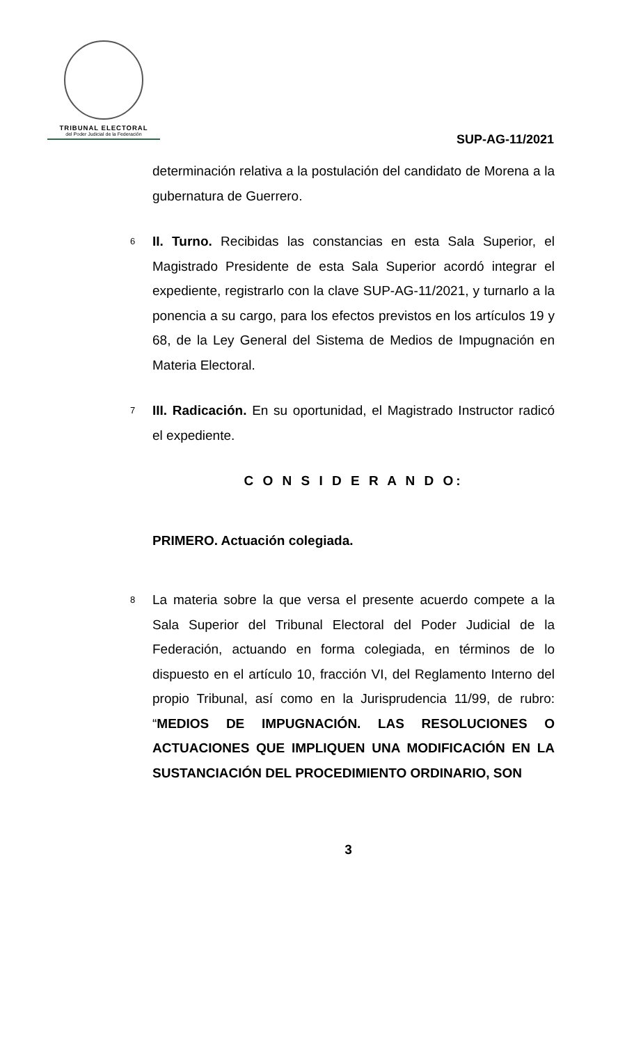TRIBUNAL ELECTORAL
del Poder Judicial de la Federación
SUP-AG-11/2021
determinación relativa a la postulación del candidato de Morena a la gubernatura de Guerrero.
6 II. Turno. Recibidas las constancias en esta Sala Superior, el Magistrado Presidente de esta Sala Superior acordó integrar el expediente, registrarlo con la clave SUP-AG-11/2021, y turnarlo a la ponencia a su cargo, para los efectos previstos en los artículos 19 y 68, de la Ley General del Sistema de Medios de Impugnación en Materia Electoral.
7 III. Radicación. En su oportunidad, el Magistrado Instructor radicó el expediente.
C O N S I D E R A N D O:
PRIMERO. Actuación colegiada.
8 La materia sobre la que versa el presente acuerdo compete a la Sala Superior del Tribunal Electoral del Poder Judicial de la Federación, actuando en forma colegiada, en términos de lo dispuesto en el artículo 10, fracción VI, del Reglamento Interno del propio Tribunal, así como en la Jurisprudencia 11/99, de rubro: “MEDIOS DE IMPUGNACIÓN. LAS RESOLUCIONES O ACTUACIONES QUE IMPLIQUEN UNA MODIFICACIÓN EN LA SUSTANCIACIÓN DEL PROCEDIMIENTO ORDINARIO, SON
3